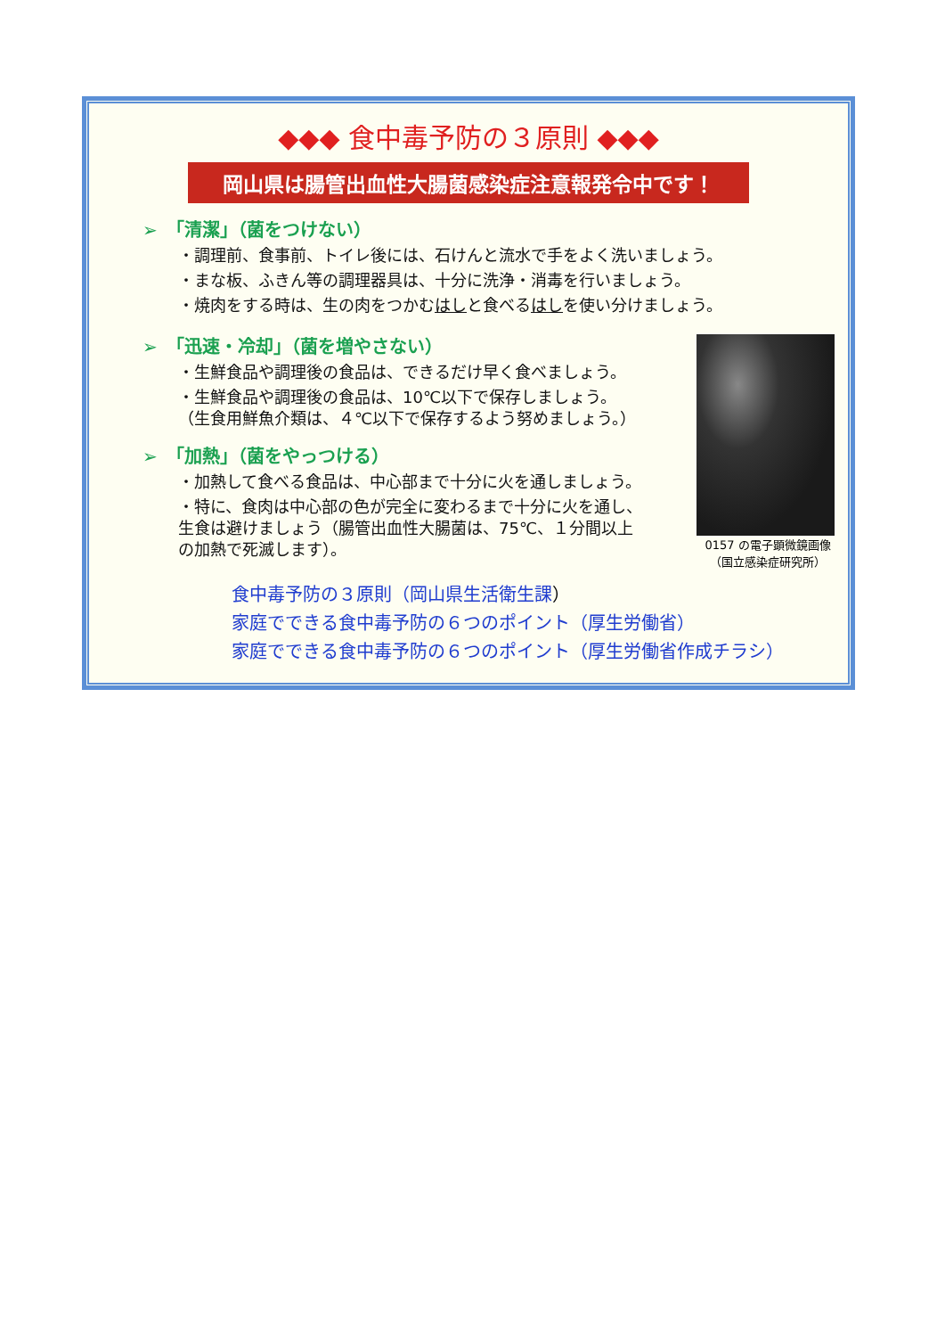◆◆◆ 食中毒予防の３原則 ◆◆◆
岡山県は腸管出血性大腸菌感染症注意報発令中です！
➢　「清潔」（菌をつけない）
・調理前、食事前、トイレ後には、石けんと流水で手をよく洗いましょう。
・まな板、ふきん等の調理器具は、十分に洗浄・消毒を行いましょう。
・焼肉をする時は、生の肉をつかむはしと食べるはしを使い分けましょう。
➢　「迅速・冷却」（菌を増やさない）
・生鮮食品や調理後の食品は、できるだけ早く食べましょう。
・生鮮食品や調理後の食品は、10℃以下で保存しましょう。
（生食用鮮魚介類は、４℃以下で保存するよう努めましょう。）
➢　「加熱」（菌をやっつける）
・加熱して食べる食品は、中心部まで十分に火を通しましょう。
・特に、食肉は中心部の色が完全に変わるまで十分に火を通し、
生食は避けましょう（腸管出血性大腸菌は、75℃、１分間以上
の加熱で死滅します）。
0157 の電子顕微鏡画像
（国立感染症研究所）
食中毒予防の３原則（岡山県生活衛生課）
家庭でできる食中毒予防の６つのポイント（厚生労働省）
家庭でできる食中毒予防の６つのポイント（厚生労働省作成チラシ）